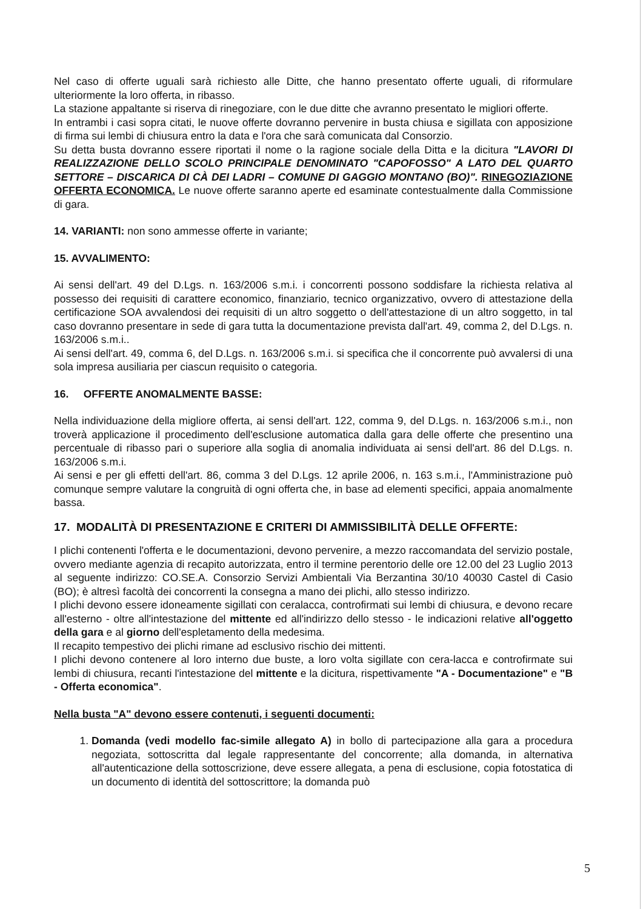Nel caso di offerte uguali sarà richiesto alle Ditte, che hanno presentato offerte uguali, di riformulare ulteriormente la loro offerta, in ribasso.
La stazione appaltante si riserva di rinegoziare, con le due ditte che avranno presentato le migliori offerte.
In entrambi i casi sopra citati, le nuove offerte dovranno pervenire in busta chiusa e sigillata con apposizione di firma sui lembi di chiusura entro la data e l'ora che sarà comunicata dal Consorzio.
Su detta busta dovranno essere riportati il nome o la ragione sociale della Ditta e la dicitura "LAVORI DI REALIZZAZIONE DELLO SCOLO PRINCIPALE DENOMINATO "CAPOFOSSO" A LATO DEL QUARTO SETTORE – DISCARICA DI CÀ DEI LADRI – COMUNE DI GAGGIO MONTANO (BO)". RINEGOZIAZIONE OFFERTA ECONOMICA. Le nuove offerte saranno aperte ed esaminate contestualmente dalla Commissione di gara.
14. VARIANTI: non sono ammesse offerte in variante;
15. AVVALIMENTO:
Ai sensi dell'art. 49 del D.Lgs. n. 163/2006 s.m.i. i concorrenti possono soddisfare la richiesta relativa al possesso dei requisiti di carattere economico, finanziario, tecnico organizzativo, ovvero di attestazione della certificazione SOA avvalendosi dei requisiti di un altro soggetto o dell'attestazione di un altro soggetto, in tal caso dovranno presentare in sede di gara tutta la documentazione prevista dall'art. 49, comma 2, del D.Lgs. n. 163/2006 s.m.i..
Ai sensi dell'art. 49, comma 6, del D.Lgs. n. 163/2006 s.m.i. si specifica che il concorrente può avvalersi di una sola impresa ausiliaria per ciascun requisito o categoria.
16. OFFERTE ANOMALMENTE BASSE:
Nella individuazione della migliore offerta, ai sensi dell'art. 122, comma 9, del D.Lgs. n. 163/2006 s.m.i., non troverà applicazione il procedimento dell'esclusione automatica dalla gara delle offerte che presentino una percentuale di ribasso pari o superiore alla soglia di anomalia individuata ai sensi dell'art. 86 del D.Lgs. n. 163/2006 s.m.i.
Ai sensi e per gli effetti dell'art. 86, comma 3 del D.Lgs. 12 aprile 2006, n. 163 s.m.i., l'Amministrazione può comunque sempre valutare la congruità di ogni offerta che, in base ad elementi specifici, appaia anomalmente bassa.
17. MODALITÀ DI PRESENTAZIONE E CRITERI DI AMMISSIBILITÀ DELLE OFFERTE:
I plichi contenenti l'offerta e le documentazioni, devono pervenire, a mezzo raccomandata del servizio postale, ovvero mediante agenzia di recapito autorizzata, entro il termine perentorio delle ore 12.00 del 23 Luglio 2013 al seguente indirizzo: CO.SE.A. Consorzio Servizi Ambientali Via Berzantina 30/10 40030 Castel di Casio (BO); è altresì facoltà dei concorrenti la consegna a mano dei plichi, allo stesso indirizzo.
I plichi devono essere idoneamente sigillati con ceralacca, controfirmati sui lembi di chiusura, e devono recare all'esterno - oltre all'intestazione del mittente ed all'indirizzo dello stesso - le indicazioni relative all'oggetto della gara e al giorno dell'espletamento della medesima.
Il recapito tempestivo dei plichi rimane ad esclusivo rischio dei mittenti.
I plichi devono contenere al loro interno due buste, a loro volta sigillate con cera-lacca e controfirmate sui lembi di chiusura, recanti l'intestazione del mittente e la dicitura, rispettivamente "A - Documentazione" e "B - Offerta economica".
Nella busta "A" devono essere contenuti, i seguenti documenti:
1. Domanda (vedi modello fac-simile allegato A) in bollo di partecipazione alla gara a procedura negoziata, sottoscritta dal legale rappresentante del concorrente; alla domanda, in alternativa all'autenticazione della sottoscrizione, deve essere allegata, a pena di esclusione, copia fotostatica di un documento di identità del sottoscrittore; la domanda può
5